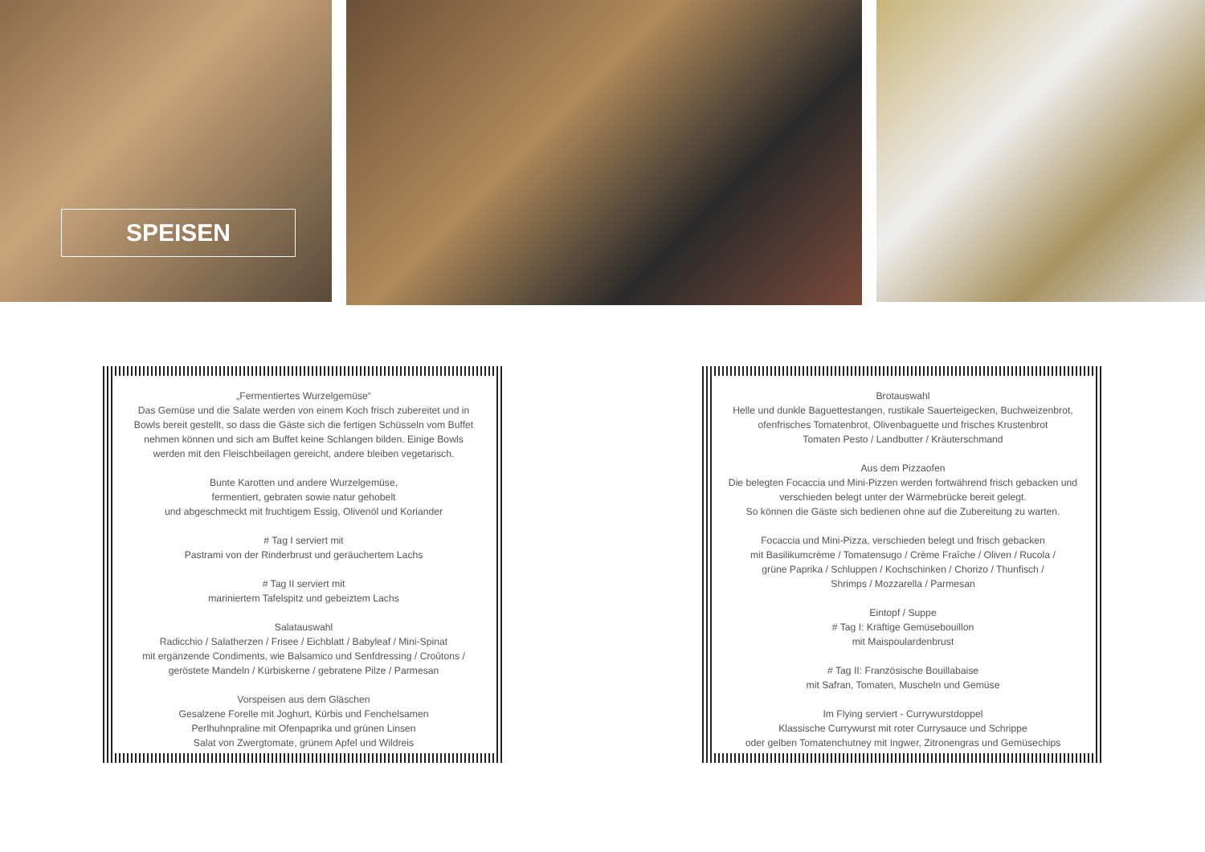SPEISEN
„Fermentiertes Wurzelgemüse“
Das Gemüse und die Salate werden von einem Koch frisch zubereitet und in Bowls bereit gestellt, so dass die Gäste sich die fertigen Schüsseln vom Buffet nehmen können und sich am Buffet keine Schlangen bilden. Einige Bowls werden mit den Fleischbeilagen gereicht, andere bleiben vegetarisch.
Bunte Karotten und andere Wurzelgemüse,
fermentiert, gebraten sowie natur gehobelt
und abgeschmeckt mit fruchtigem Essig, Olivenöl und Koriander
# Tag I serviert mit
Pastrami von der Rinderbrust und geräuchertem Lachs
# Tag II serviert mit
mariniertem Tafelspitz und gebeiztem Lachs
Salatauswahl
Radicchio / Salatherzen / Frisee / Eichblatt / Babyleaf / Mini-Spinat
mit ergänzende Condiments, wie Balsamico und Senfdressing / Croûtons /
geröstete Mandeln / Kürbiskerne / gebratene Pilze / Parmesan
Vorspeisen aus dem Gläschen
Gesalzene Forelle mit Joghurt, Kürbis und Fenchelsamen
Perlhuhnpraline mit Ofenpaprika und grünen Linsen
Salat von Zwergtomate, grünem Apfel und Wildreis
Brotauswahl
Helle und dunkle Baguettestangen, rustikale Sauerteigecken, Buchweizenbrot, ofenfrisches Tomatenbrot, Olivenbaguette und frisches Krustenbrot
Tomaten Pesto / Landbutter / Kräuterschmand
Aus dem Pizzaofen
Die belegten Focaccia und Mini-Pizzen werden fortwährend frisch gebacken und verschieden belegt unter der Wärmebrücke bereit gelegt.
So können die Gäste sich bedienen ohne auf die Zubereitung zu warten.
Focaccia und Mini-Pizza, verschieden belegt und frisch gebacken
mit Basilikumcrème / Tomatensugo / Crème Fraîche / Oliven / Rucola /
grüne Paprika / Schluppen / Kochschinken / Chorizo / Thunfisch /
Shrimps / Mozzarella / Parmesan
Eintopf / Suppe
# Tag I: Kräftige Gemüsebouillon
mit Maispoulardenbrust
# Tag II: Französische Bouillabaise
mit Safran, Tomaten, Muscheln und Gemüse
Im Flying serviert - Currywurstdoppel
Klassische Currywurst mit roter Currysauce und Schrippe
oder gelben Tomatenchutney mit Ingwer, Zitronengras und Gemüsechips